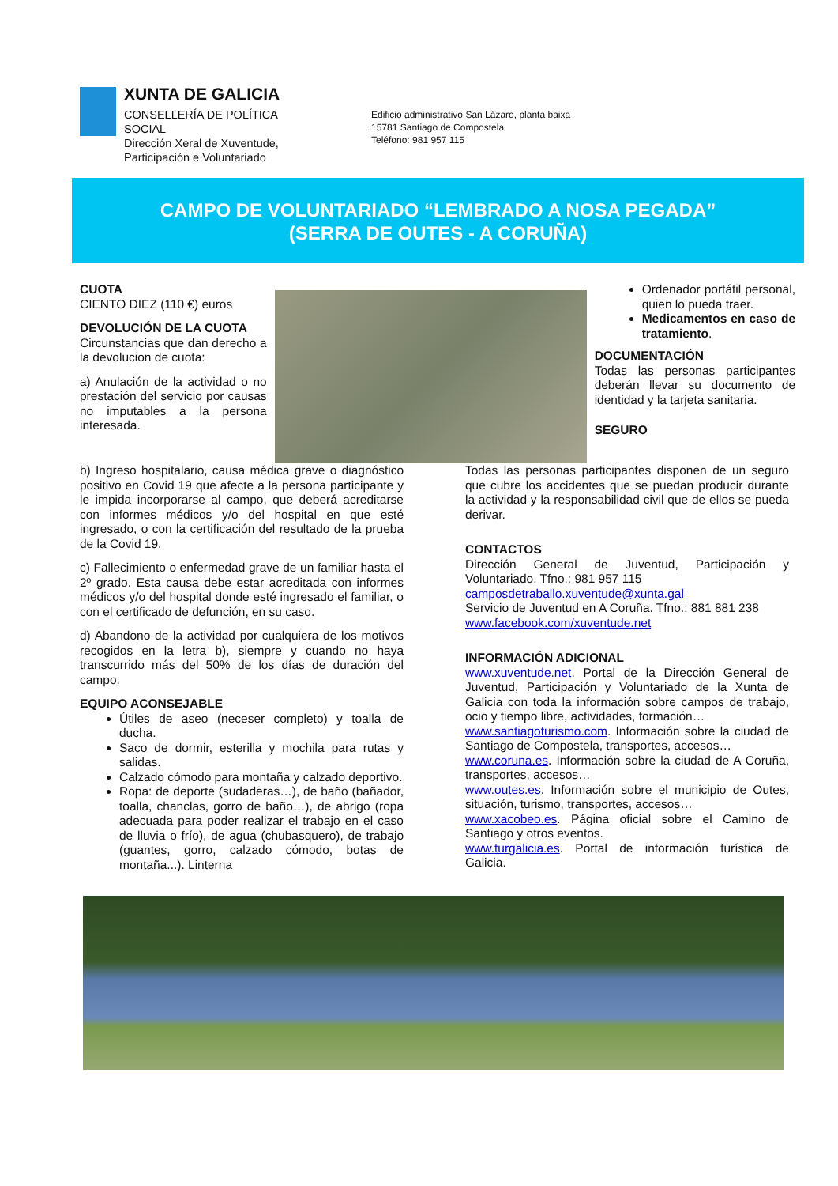XUNTA DE GALICIA
CONSELLERÍA DE POLÍTICA
SOCIAL
Dirección Xeral de Xuventude,
Participación e Voluntariado
Edificio administrativo San Lázaro, planta baixa
15781 Santiago de Compostela
Teléfono: 981 957 115
CAMPO DE VOLUNTARIADO “LEMBRADO A NOSA PEGADA”
(SERRA DE OUTES - A CORUÑA)
CUOTA
CIENTO DIEZ (110 €) euros
DEVOLUCIÓN DE LA CUOTA
Circunstancias que dan derecho a la devolucion de cuota:
a) Anulación de la actividad o no prestación del servicio por causas no imputables a la persona interesada.
Ordenador portátil personal, quien lo pueda traer.
Medicamentos en caso de tratamiento.
DOCUMENTACIÓN
Todas las personas participantes deberán llevar su documento de identidad y la tarjeta sanitaria.
SEGURO
b) Ingreso hospitalario, causa médica grave o diagnóstico positivo en Covid 19 que afecte a la persona participante y le impida incorporarse al campo, que deberá acreditarse con informes médicos y/o del hospital en que esté ingresado, o con la certificación del resultado de la prueba de la Covid 19.
c) Fallecimiento o enfermedad grave de un familiar hasta el 2º grado. Esta causa debe estar acreditada con informes médicos y/o del hospital donde esté ingresado el familiar, o con el certificado de defunción, en su caso.
d) Abandono de la actividad por cualquiera de los motivos recogidos en la letra b), siempre y cuando no haya transcurrido más del 50% de los días de duración del campo.
EQUIPO ACONSEJABLE
Útiles de aseo (neceser completo) y toalla de ducha.
Saco de dormir, esterilla y mochila para rutas y salidas.
Calzado cómodo para montaña y calzado deportivo.
Ropa: de deporte (sudaderas…), de baño (bañador, toalla, chanclas, gorro de baño…), de abrigo (ropa adecuada para poder realizar el trabajo en el caso de lluvia o frío), de agua (chubasquero), de trabajo (guantes, gorro, calzado cómodo, botas de montaña...). Linterna
Todas las personas participantes disponen de un seguro que cubre los accidentes que se puedan producir durante la actividad y la responsabilidad civil que de ellos se pueda derivar.
CONTACTOS
Dirección General de Juventud, Participación y Voluntariado. Tfno.: 981 957 115
camposdetraballo.xuventude@xunta.gal
Servicio de Juventud en A Coruña. Tfno.: 881 881 238
www.facebook.com/xuventude.net
INFORMACIÓN ADICIONAL
www.xuventude.net. Portal de la Dirección General de Juventud, Participación y Voluntariado de la Xunta de Galicia con toda la información sobre campos de trabajo, ocio y tiempo libre, actividades, formación…
www.santiagoturismo.com. Información sobre la ciudad de Santiago de Compostela, transportes, accesos…
www.coruna.es. Información sobre la ciudad de A Coruña, transportes, accesos…
www.outes.es. Información sobre el municipio de Outes, situación, turismo, transportes, accesos…
www.xacobeo.es. Página oficial sobre el Camino de Santiago y otros eventos.
www.turgalicia.es. Portal de información turística de Galicia.